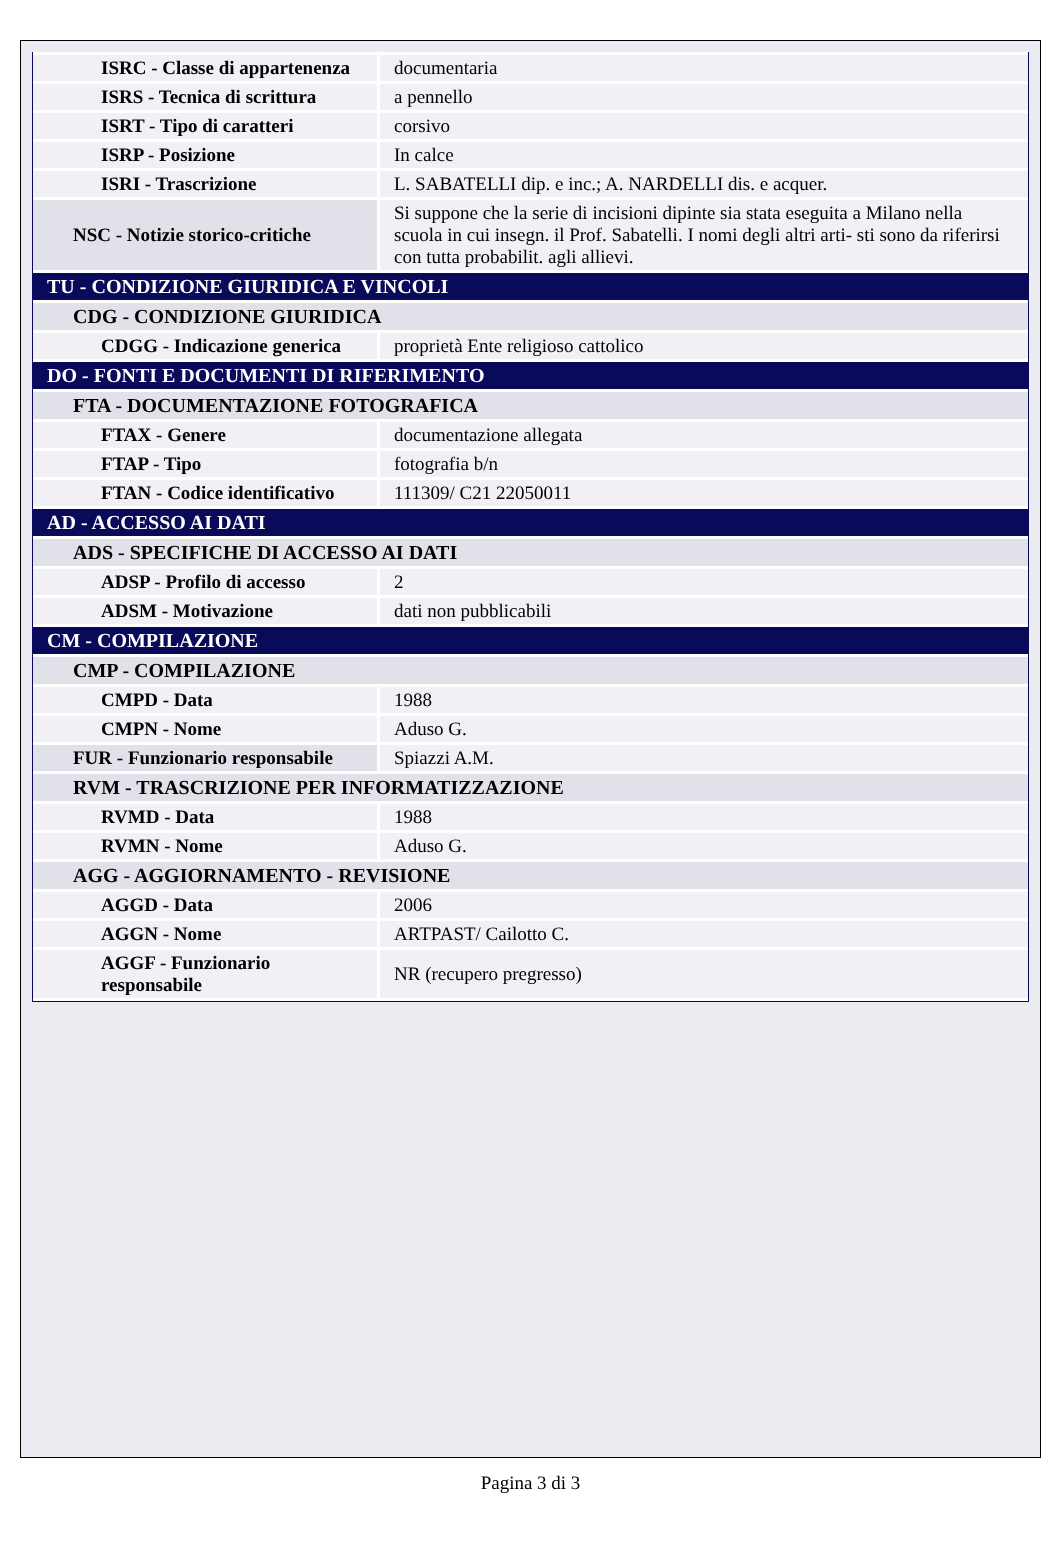| ISRC - Classe di appartenenza | documentaria |
| ISRS - Tecnica di scrittura | a pennello |
| ISRT - Tipo di caratteri | corsivo |
| ISRP - Posizione | In calce |
| ISRI - Trascrizione | L. SABATELLI dip. e inc.; A. NARDELLI dis. e acquer. |
| NSC - Notizie storico-critiche | Si suppone che la serie di incisioni dipinte sia stata eseguita a Milano nella scuola in cui insegn. il Prof. Sabatelli. I nomi degli altri arti- sti sono da riferirsi con tutta probabilit. agli allievi. |
| TU - CONDIZIONE GIURIDICA E VINCOLI | |
| CDG - CONDIZIONE GIURIDICA | |
| CDGG - Indicazione generica | proprietà Ente religioso cattolico |
| DO - FONTI E DOCUMENTI DI RIFERIMENTO | |
| FTA - DOCUMENTAZIONE FOTOGRAFICA | |
| FTAX - Genere | documentazione allegata |
| FTAP - Tipo | fotografia b/n |
| FTAN - Codice identificativo | 111309/ C21 22050011 |
| AD - ACCESSO AI DATI | |
| ADS - SPECIFICHE DI ACCESSO AI DATI | |
| ADSP - Profilo di accesso | 2 |
| ADSM - Motivazione | dati non pubblicabili |
| CM - COMPILAZIONE | |
| CMP - COMPILAZIONE | |
| CMPD - Data | 1988 |
| CMPN - Nome | Aduso G. |
| FUR - Funzionario responsabile | Spiazzi A.M. |
| RVM - TRASCRIZIONE PER INFORMATIZZAZIONE | |
| RVMD - Data | 1988 |
| RVMN - Nome | Aduso G. |
| AGG - AGGIORNAMENTO - REVISIONE | |
| AGGD - Data | 2006 |
| AGGN - Nome | ARTPAST/ Cailotto C. |
| AGGF - Funzionario responsabile | NR (recupero pregresso) |
Pagina 3 di 3